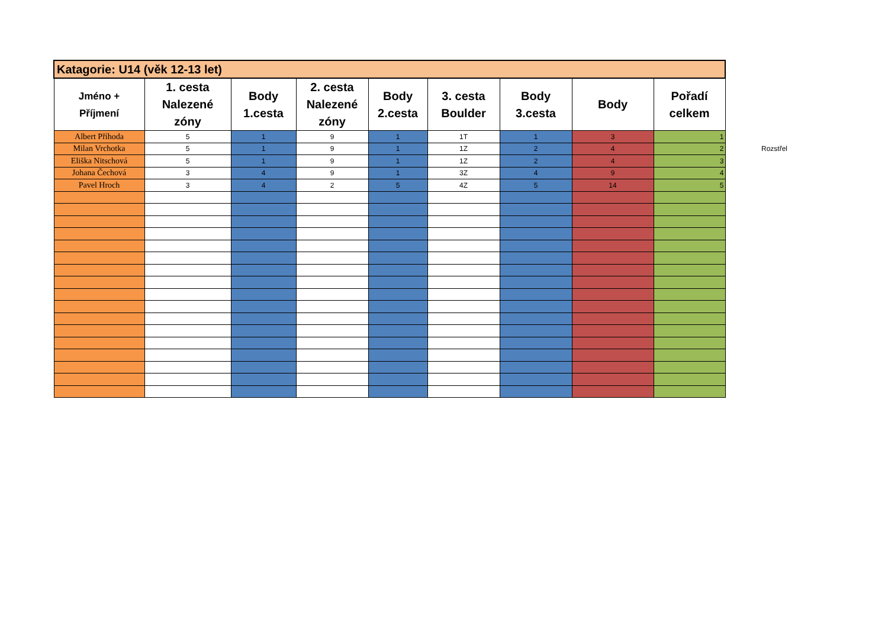| Katagorie: U14 (věk 12-13 let) | | | | | | | | |
| Jméno + Příjmení | 1. cesta Nalezené zóny | Body 1.cesta | 2. cesta Nalezené zóny | Body 2.cesta | 3. cesta Boulder | Body 3.cesta | Body | Pořadí celkem |
| Albert Příhoda | 5 | 1 | 9 | 1 | 1T | 1 | 3 | 1 |
| Milan Vrchotka | 5 | 1 | 9 | 1 | 1Z | 2 | 4 | 2 |
| Eliška Nitschová | 5 | 1 | 9 | 1 | 1Z | 2 | 4 | 3 |
| Johana Čechová | 3 | 4 | 9 | 1 | 3Z | 4 | 9 | 4 |
| Pavel Hroch | 3 | 4 | 2 | 5 | 4Z | 5 | 14 | 5 |
Rozstřel